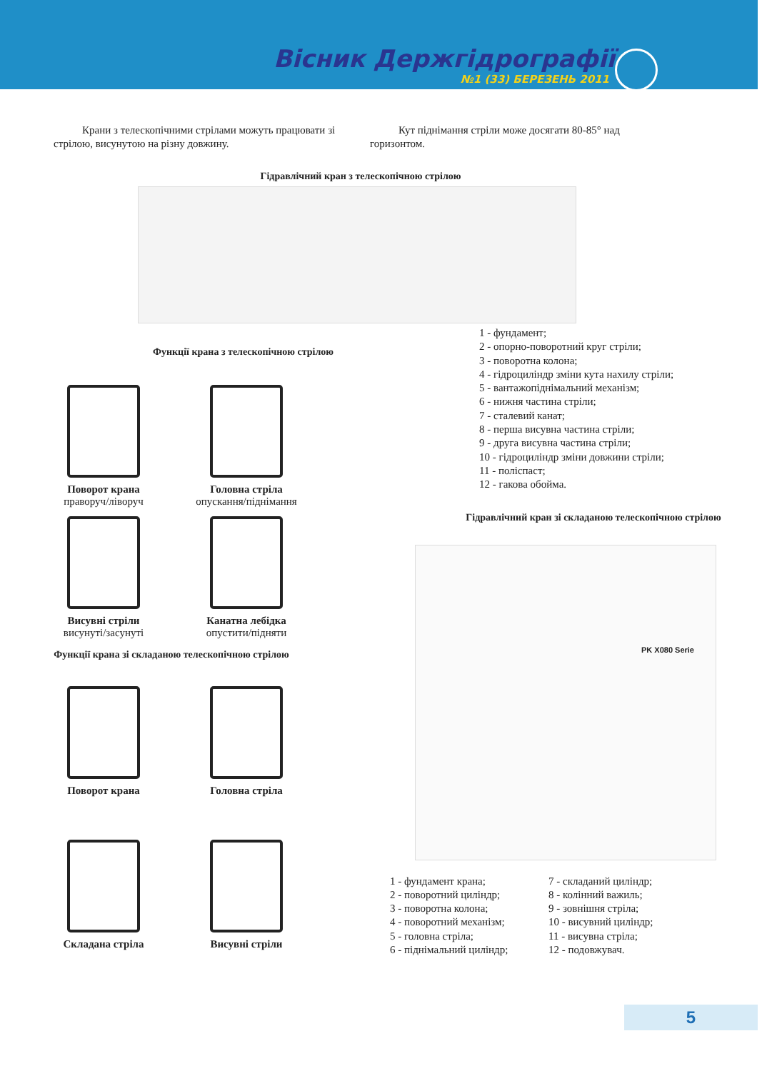Вісник Держгідрографії
№1 (33) БЕРЕЗЕНЬ 2011
Крани з телескопічними стрілами можуть працювати зі стрілою, висунутою на різну довжину.
Кут піднімання стріли може досягати 80-85° над горизонтом.
Гідравлічний кран з телескопічною стрілою
Функції крана з телескопічною стрілою
Поворот крана
праворуч/ліворуч
Головна стріла
опускання/піднімання
Висувні стріли
висунуті/засунуті
Канатна лебідка
опустити/підняти
Функції крана зі складаною телескопічною стрілою
Поворот крана Головна стріла
Складана стріла Висувні стріли
1 - фундамент;
2 - опорно-поворотний круг стріли;
3 - поворотна колона;
4 - гідроциліндр зміни кута нахилу стріли;
5 - вантажопіднімальний механізм;
6 - нижня частина стріли;
7 - сталевий канат;
8 - перша висувна частина стріли;
9 - друга висувна частина стріли;
10 - гідроциліндр зміни довжини стріли;
11 - поліспаст;
12 - гакова обойма.
Гідравлічний кран зі складаною телескопічною стрілою
PK X080 Serie
1 - фундамент крана;
2 - поворотний циліндр;
3 - поворотна колона;
4 - поворотний механізм;
5 - головна стріла;
6 - піднімальний циліндр;
7 - складаний циліндр;
8 - колінний важиль;
9 - зовнішня стріла;
10 - висувний циліндр;
11 - висувна стріла;
12 - подовжувач.
5